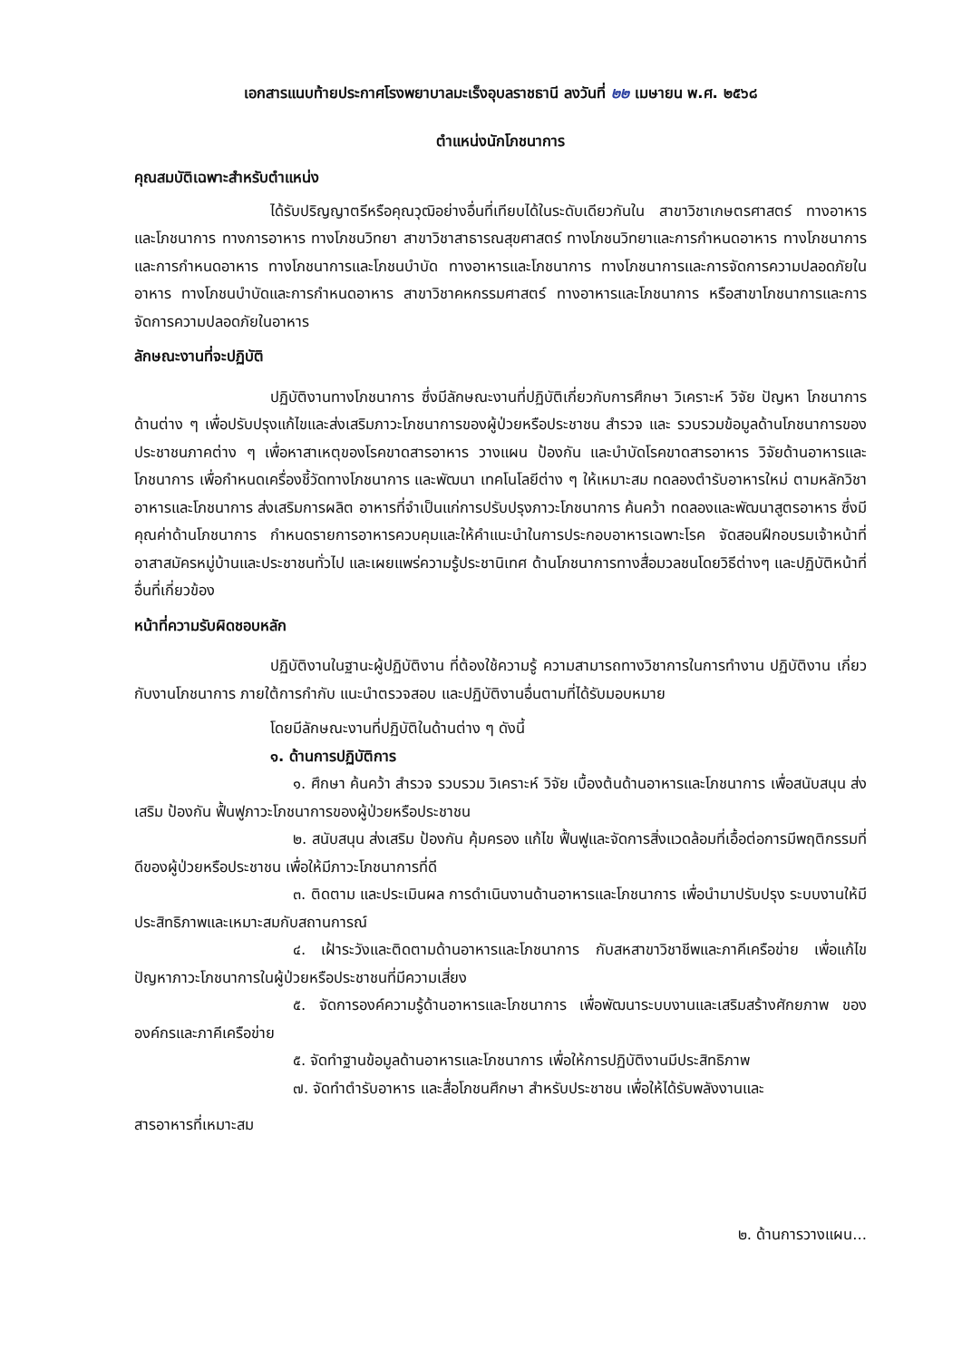เอกสารแนบท้ายประกาศโรงพยาบาลมะเร็งอุบลราชธานี ลงวันที่ ๒๒ เมษายน พ.ศ. ๒๕๖๘
ตำแหน่งนักโภชนาการ
คุณสมบัติเฉพาะสำหรับตำแหน่ง
ได้รับปริญญาตรีหรือคุณวุฒิอย่างอื่นที่เทียบได้ในระดับเดียวกันใน สาขาวิชาเกษตรศาสตร์ ทางอาหารและโภชนาการ ทางการอาหาร ทางโภชนวิทยา สาขาวิชาสาธารณสุขศาสตร์ ทางโภชนวิทยาและการกำหนดอาหาร ทางโภชนาการและการกำหนดอาหาร ทางโภชนาการและโภชนบำบัด ทางอาหารและโภชนาการ ทางโภชนาการและการจัดการความปลอดภัยในอาหาร ทางโภชนบำบัดและการกำหนดอาหาร สาขาวิชาคหกรรมศาสตร์ ทางอาหารและโภชนาการ หรือสาขาโภชนาการและการจัดการความปลอดภัยในอาหาร
ลักษณะงานที่จะปฏิบัติ
ปฏิบัติงานทางโภชนาการ ซึ่งมีลักษณะงานที่ปฏิบัติเกี่ยวกับการศึกษา วิเคราะห์ วิจัย ปัญหา โภชนาการด้านต่าง ๆ เพื่อปรับปรุงแก้ไขและส่งเสริมภาวะโภชนาการของผู้ป่วยหรือประชาชน สำรวจ และ รวบรวมข้อมูลด้านโภชนาการของประชาชนภาคต่าง ๆ เพื่อหาสาเหตุของโรคขาดสารอาหาร วางแผน ป้องกัน และบำบัดโรคขาดสารอาหาร วิจัยด้านอาหารและโภชนาการ เพื่อกำหนดเครื่องชี้วัดทางโภชนาการ และพัฒนา เทคโนโลยีต่าง ๆ ให้เหมาะสม ทดลองตำรับอาหารใหม่ ตามหลักวิชาอาหารและโภชนาการ ส่งเสริมการผลิต อาหารที่จำเป็นแก่การปรับปรุงภาวะโภชนาการ ค้นคว้า ทดลองและพัฒนาสูตรอาหาร ซึ่งมีคุณค่าด้านโภชนาการ กำหนดรายการอาหารควบคุมและให้คำแนะนำในการประกอบอาหารเฉพาะโรค จัดสอนฝึกอบรมเจ้าหน้าที่ อาสาสมัครหมู่บ้านและประชาชนทั่วไป และเผยแพร่ความรู้ประชานิเทศ ด้านโภชนาการทางสื่อมวลชนโดยวิธีต่างๆ และปฏิบัติหน้าที่อื่นที่เกี่ยวข้อง
หน้าที่ความรับผิดชอบหลัก
ปฏิบัติงานในฐานะผู้ปฏิบัติงาน ที่ต้องใช้ความรู้ ความสามารถทางวิชาการในการทำงาน ปฏิบัติงาน เกี่ยวกับงานโภชนาการ ภายใต้การกำกับ แนะนำตรวจสอบ และปฏิบัติงานอื่นตามที่ได้รับมอบหมาย
โดยมีลักษณะงานที่ปฏิบัติในด้านต่าง ๆ ดังนี้
๑. ด้านการปฏิบัติการ
๑. ศึกษา ค้นคว้า สำรวจ รวบรวม วิเคราะห์ วิจัย เบื้องต้นด้านอาหารและโภชนาการ เพื่อสนับสนุน ส่งเสริม ป้องกัน ฟื้นฟูภาวะโภชนาการของผู้ป่วยหรือประชาชน
๒. สนับสนุน ส่งเสริม ป้องกัน คุ้มครอง แก้ไข ฟื้นฟูและจัดการสิ่งแวดล้อมที่เอื้อต่อการมีพฤติกรรมที่ดีของผู้ป่วยหรือประชาชน เพื่อให้มีภาวะโภชนาการที่ดี
๓. ติดตาม และประเมินผล การดำเนินงานด้านอาหารและโภชนาการ เพื่อนำมาปรับปรุง ระบบงานให้มีประสิทธิภาพและเหมาะสมกับสถานการณ์
๔. เฝ้าระวังและติดตามด้านอาหารและโภชนาการ กับสหสาขาวิชาชีพและภาคีเครือข่าย เพื่อแก้ไขปัญหาภาวะโภชนาการในผู้ป่วยหรือประชาชนที่มีความเสี่ยง
๕. จัดการองค์ความรู้ด้านอาหารและโภชนาการ เพื่อพัฒนาระบบงานและเสริมสร้างศักยภาพ ขององค์กรและภาคีเครือข่าย
๕. จัดทำฐานข้อมูลด้านอาหารและโภชนาการ เพื่อให้การปฏิบัติงานมีประสิทธิภาพ
๗. จัดทำตำรับอาหาร และสื่อโภชนศึกษา สำหรับประชาชน เพื่อให้ได้รับพลังงานและ
สารอาหารที่เหมาะสม
๒. ด้านการวางแผน...